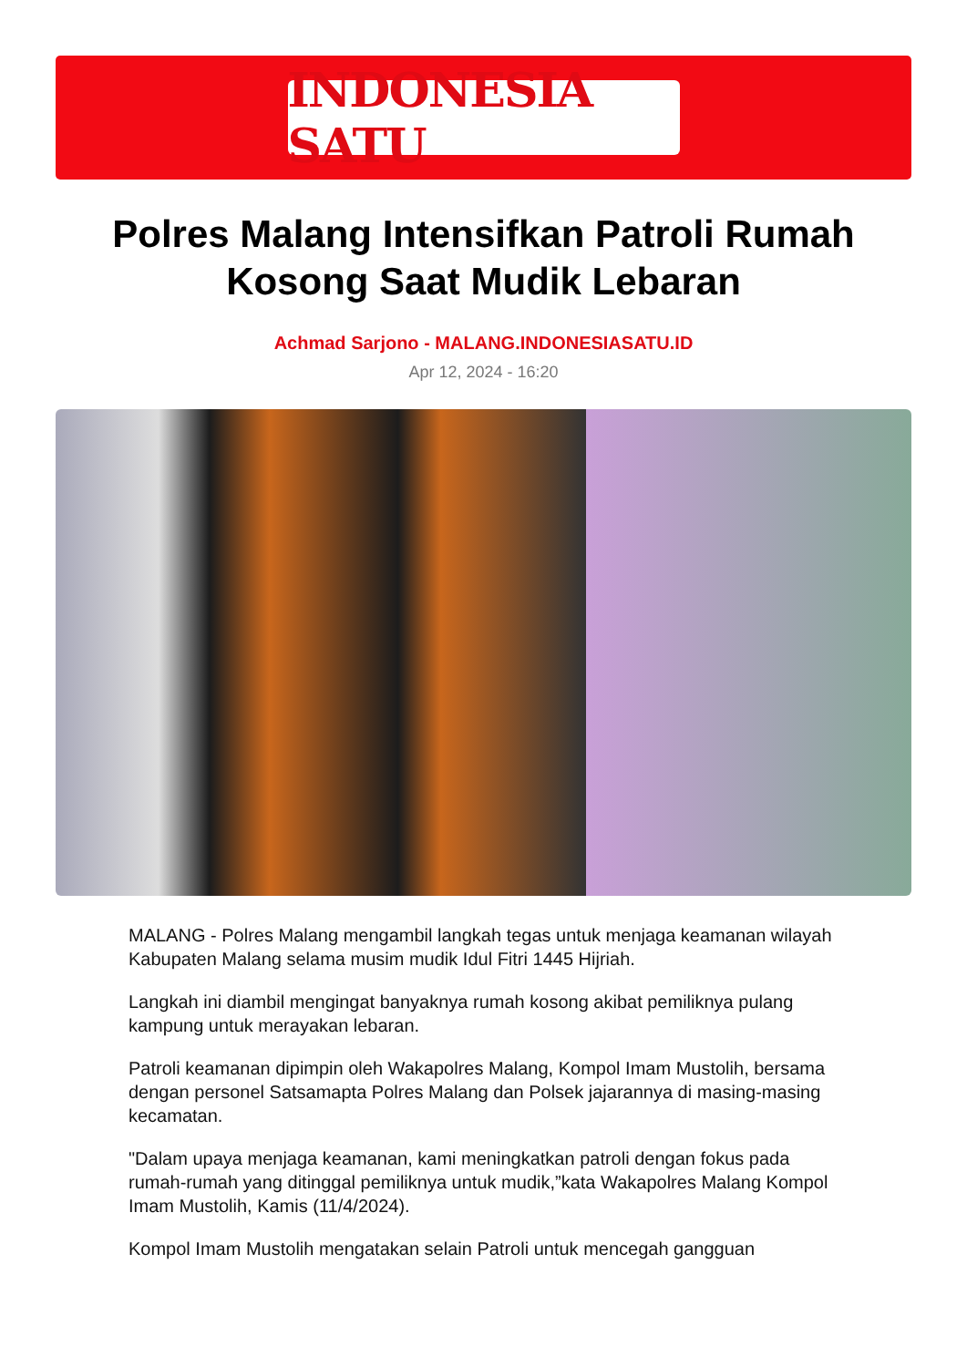INDONESIA SATU
Polres Malang Intensifkan Patroli Rumah Kosong Saat Mudik Lebaran
Achmad Sarjono - MALANG.INDONESIASATU.ID
Apr 12, 2024 - 16:20
MALANG - Polres Malang mengambil langkah tegas untuk menjaga keamanan wilayah Kabupaten Malang selama musim mudik Idul Fitri 1445 Hijriah.
Langkah ini diambil mengingat banyaknya rumah kosong akibat pemiliknya pulang kampung untuk merayakan lebaran.
Patroli keamanan dipimpin oleh Wakapolres Malang, Kompol Imam Mustolih, bersama dengan personel Satsamapta Polres Malang dan Polsek jajarannya di masing-masing kecamatan.
"Dalam upaya menjaga keamanan, kami meningkatkan patroli dengan fokus pada rumah-rumah yang ditinggal pemiliknya untuk mudik,”kata Wakapolres Malang Kompol Imam Mustolih, Kamis (11/4/2024).
Kompol Imam Mustolih mengatakan selain Patroli untuk mencegah gangguan